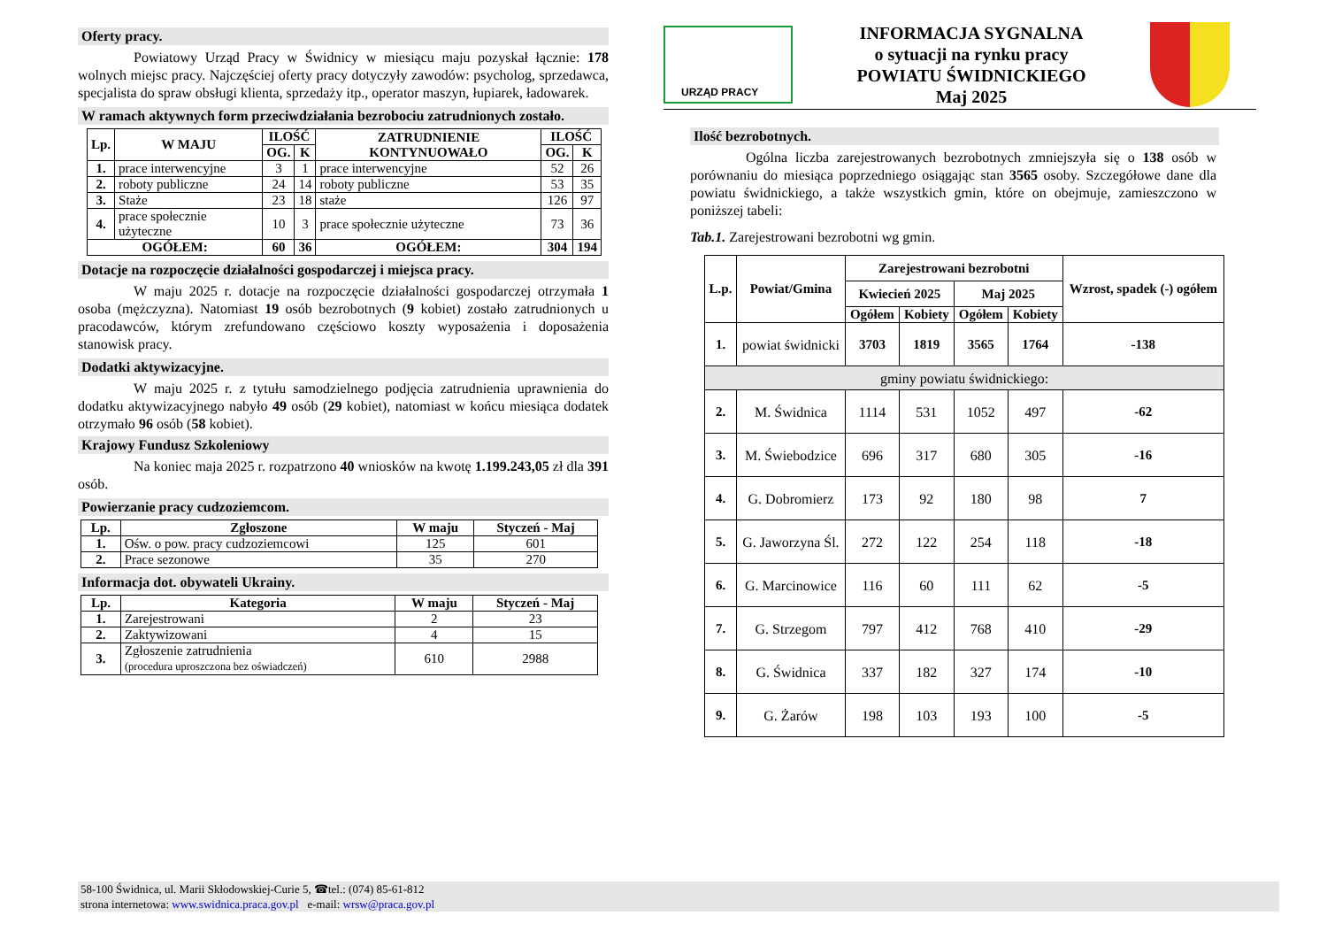Oferty pracy.
Powiatowy Urząd Pracy w Świdnicy w miesiącu maju pozyskał łącznie: 178 wolnych miejsc pracy. Najczęściej oferty pracy dotyczyły zawodów: psycholog, sprzedawca, specjalista do spraw obsługi klienta, sprzedaży itp., operator maszyn, łupiarek, ładowarek.
W ramach aktywnych form przeciwdziałania bezrobociu zatrudnionych zostało.
| Lp. | W MAJU | ILOŚĆ | | ZATRUDNIENIE KONTYNUOWAŁO | ILOŚĆ | |
| --- | --- | --- | --- | --- | --- | --- |
| | | OG. | K | | OG. | K |
| 1. | prace interwencyjne | 3 | 1 | prace interwencyjne | 52 | 26 |
| 2. | roboty publiczne | 24 | 14 | roboty publiczne | 53 | 35 |
| 3. | Staże | 23 | 18 | staże | 126 | 97 |
| 4. | prace społecznie użyteczne | 10 | 3 | prace społecznie użyteczne | 73 | 36 |
| OGÓŁEM: | | 60 | 36 | OGÓŁEM: | 304 | 194 |
Dotacje na rozpoczęcie działalności gospodarczej i miejsca pracy.
W maju 2025 r. dotacje na rozpoczęcie działalności gospodarczej otrzymała 1 osoba (mężczyzna). Natomiast 19 osób bezrobotnych (9 kobiet) zostało zatrudnionych u pracodawców, którym zrefundowano częściowo koszty wyposażenia i doposażenia stanowisk pracy.
Dodatki aktywizacyjne.
W maju 2025 r. z tytułu samodzielnego podjęcia zatrudnienia uprawnienia do dodatku aktywizacyjnego nabyło 49 osób (29 kobiet), natomiast w końcu miesiąca dodatek otrzymało 96 osób (58 kobiet).
Krajowy Fundusz Szkoleniowy
Na koniec maja 2025 r. rozpatrzono 40 wniosków na kwotę 1.199.243,05 zł dla 391 osób.
Powierzanie pracy cudzoziemcom.
| Lp. | Zgłoszone | W maju | Styczeń - Maj |
| --- | --- | --- | --- |
| 1. | Ośw. o pow. pracy cudzoziemcowi | 125 | 601 |
| 2. | Prace sezonowe | 35 | 270 |
Informacja dot. obywateli Ukrainy.
| Lp. | Kategoria | W maju | Styczeń - Maj |
| --- | --- | --- | --- |
| 1. | Zarejestrowani | 2 | 23 |
| 2. | Zaktywizowani | 4 | 15 |
| 3. | Zgłoszenie zatrudnienia (procedura uproszczona bez oświadczeń) | 610 | 2988 |
URZĄD PRACY
INFORMACJA SYGNALNA
o sytuacji na rynku pracy
POWIATU ŚWIDNICKIEGO
Maj 2025
Ilość bezrobotnych.
Ogólna liczba zarejestrowanych bezrobotnych zmniejszyła się o 138 osób w porównaniu do miesiąca poprzedniego osiągając stan 3565 osoby. Szczegółowe dane dla powiatu świdnickiego, a także wszystkich gmin, które on obejmuje, zamieszczono w poniższej tabeli:
Tab.1. Zarejestrowani bezrobotni wg gmin.
| L.p. | Powiat/Gmina | Zarejestrowani bezrobotni | | | | Wzrost, spadek (-) ogółem |
| --- | --- | --- | --- | --- | --- | --- |
| | | Kwiecień 2025 | | Maj 2025 | | |
| | | Ogółem | Kobiety | Ogółem | Kobiety | |
| 1. | powiat świdnicki | 3703 | 1819 | 3565 | 1764 | -138 |
| gminy powiatu świdnickiego: | | | | | | |
| 2. | M. Świdnica | 1114 | 531 | 1052 | 497 | -62 |
| 3. | M. Świebodzice | 696 | 317 | 680 | 305 | -16 |
| 4. | G. Dobromierz | 173 | 92 | 180 | 98 | 7 |
| 5. | G. Jaworzyna Śl. | 272 | 122 | 254 | 118 | -18 |
| 6. | G. Marcinowice | 116 | 60 | 111 | 62 | -5 |
| 7. | G. Strzegom | 797 | 412 | 768 | 410 | -29 |
| 8. | G. Świdnica | 337 | 182 | 327 | 174 | -10 |
| 9. | G. Żarów | 198 | 103 | 193 | 100 | -5 |
58-100 Świdnica, ul. Marii Skłodowskiej-Curie 5, ☎tel.: (074) 85-61-812
strona internetowa: www.swidnica.praca.gov.pl e-mail: wrsw@praca.gov.pl